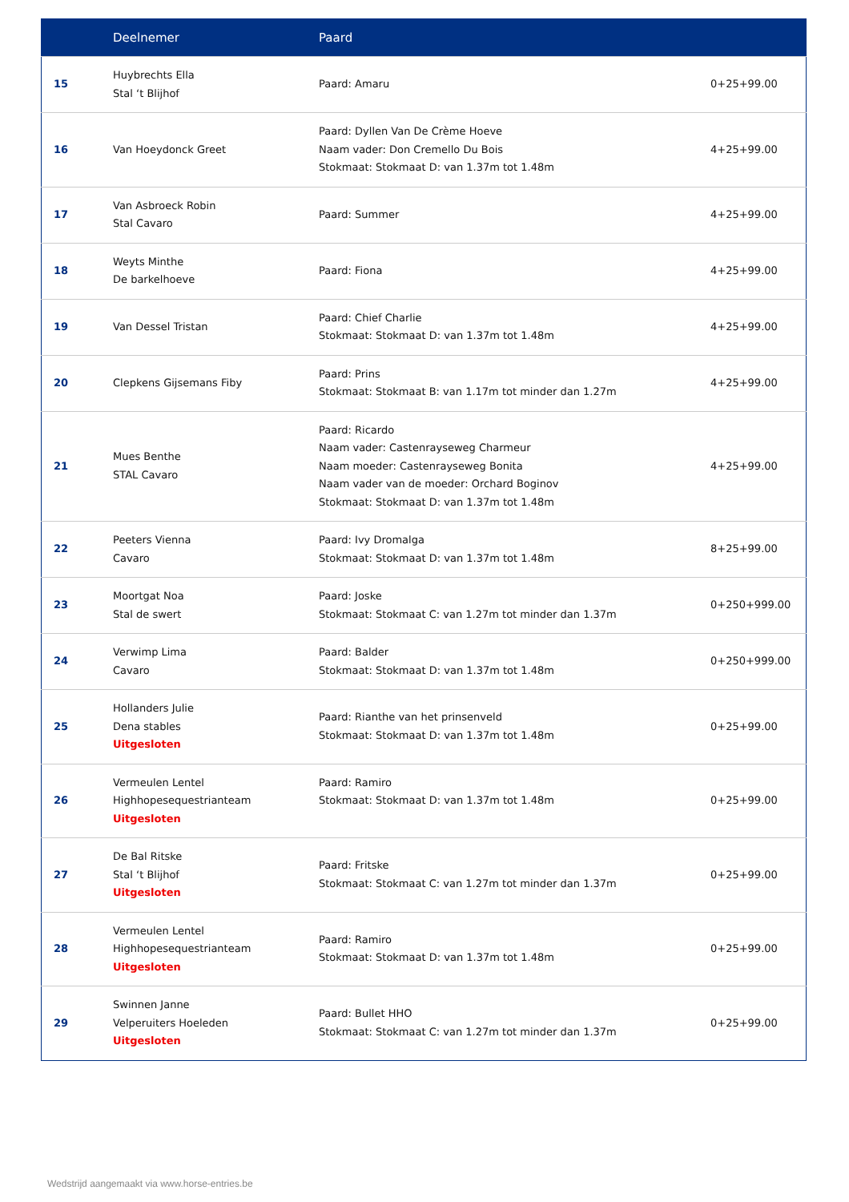| | Deelnemer | Paard | |
| --- | --- | --- | --- |
| 15 | Huybrechts Ella Stal ‘t Blijhof | Paard: Amaru | 0+25+99.00 |
| 16 | Van Hoeydonck Greet | Paard: Dyllen Van De Crème Hoeve Naam vader: Don Cremello Du Bois Stokmaat: Stokmaat D: van 1.37m tot 1.48m | 4+25+99.00 |
| 17 | Van Asbroeck Robin Stal Cavaro | Paard: Summer | 4+25+99.00 |
| 18 | Weyts Minthe De barkelhoeve | Paard: Fiona | 4+25+99.00 |
| 19 | Van Dessel Tristan | Paard: Chief Charlie Stokmaat: Stokmaat D: van 1.37m tot 1.48m | 4+25+99.00 |
| 20 | Clepkens Gijsemans Fiby | Paard: Prins Stokmaat: Stokmaat B: van 1.17m tot minder dan 1.27m | 4+25+99.00 |
| 21 | Mues Benthe STAL Cavaro | Paard: Ricardo Naam vader: Castenrayseweg Charmeur Naam moeder: Castenrayseweg Bonita Naam vader van de moeder: Orchard Boginov Stokmaat: Stokmaat D: van 1.37m tot 1.48m | 4+25+99.00 |
| 22 | Peeters Vienna Cavaro | Paard: Ivy Dromalga Stokmaat: Stokmaat D: van 1.37m tot 1.48m | 8+25+99.00 |
| 23 | Moortgat Noa Stal de swert | Paard: Joske Stokmaat: Stokmaat C: van 1.27m tot minder dan 1.37m | 0+250+999.00 |
| 24 | Verwimp Lima Cavaro | Paard: Balder Stokmaat: Stokmaat D: van 1.37m tot 1.48m | 0+250+999.00 |
| 25 | Hollanders Julie Dena stables Uitgesloten | Paard: Rianthe van het prinsenveld Stokmaat: Stokmaat D: van 1.37m tot 1.48m | 0+25+99.00 |
| 26 | Vermeulen Lentel Highhopesequestrianteam Uitgesloten | Paard: Ramiro Stokmaat: Stokmaat D: van 1.37m tot 1.48m | 0+25+99.00 |
| 27 | De Bal Ritske Stal ‘t Blijhof Uitgesloten | Paard: Fritske Stokmaat: Stokmaat C: van 1.27m tot minder dan 1.37m | 0+25+99.00 |
| 28 | Vermeulen Lentel Highhopesequestrianteam Uitgesloten | Paard: Ramiro Stokmaat: Stokmaat D: van 1.37m tot 1.48m | 0+25+99.00 |
| 29 | Swinnen Janne Velperuiters Hoeleden Uitgesloten | Paard: Bullet HHO Stokmaat: Stokmaat C: van 1.27m tot minder dan 1.37m | 0+25+99.00 |
Wedstrijd aangemaakt via www.horse-entries.be